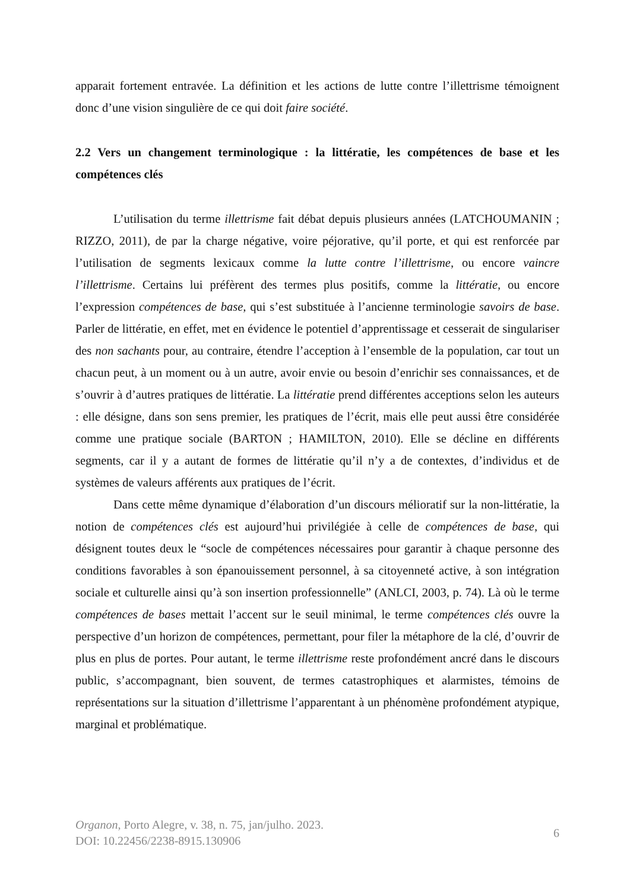apparait fortement entravée. La définition et les actions de lutte contre l’illettrisme témoignent donc d’une vision singulière de ce qui doit faire société.
2.2 Vers un changement terminologique : la littératie, les compétences de base et les compétences clés
L’utilisation du terme illettrisme fait débat depuis plusieurs années (LATCHOUMANIN ; RIZZO, 2011), de par la charge négative, voire péjorative, qu’il porte, et qui est renforcée par l’utilisation de segments lexicaux comme la lutte contre l’illettrisme, ou encore vaincre l’illettrisme. Certains lui préfèrent des termes plus positifs, comme la littératie, ou encore l’expression compétences de base, qui s’est substituée à l’ancienne terminologie savoirs de base. Parler de littératie, en effet, met en évidence le potentiel d’apprentissage et cesserait de singulariser des non sachants pour, au contraire, étendre l’acception à l’ensemble de la population, car tout un chacun peut, à un moment ou à un autre, avoir envie ou besoin d’enrichir ses connaissances, et de s’ouvrir à d’autres pratiques de littératie. La littératie prend différentes acceptions selon les auteurs : elle désigne, dans son sens premier, les pratiques de l’écrit, mais elle peut aussi être considérée comme une pratique sociale (BARTON ; HAMILTON, 2010). Elle se décline en différents segments, car il y a autant de formes de littératie qu’il n’y a de contextes, d’individus et de systèmes de valeurs afférents aux pratiques de l’écrit.
Dans cette même dynamique d’élaboration d’un discours mélioratif sur la non-littératie, la notion de compétences clés est aujourd’hui privilégiée à celle de compétences de base, qui désignent toutes deux le “socle de compétences nécessaires pour garantir à chaque personne des conditions favorables à son épanouissement personnel, à sa citoyenneté active, à son intégration sociale et culturelle ainsi qu’à son insertion professionnelle” (ANLCI, 2003, p. 74). Là où le terme compétences de bases mettait l’accent sur le seuil minimal, le terme compétences clés ouvre la perspective d’un horizon de compétences, permettant, pour filer la métaphore de la clé, d’ouvrir de plus en plus de portes. Pour autant, le terme illettrisme reste profondément ancré dans le discours public, s’accompagnant, bien souvent, de termes catastrophiques et alarmistes, témoins de représentations sur la situation d’illettrisme l’apparentant à un phénomène profondément atypique, marginal et problématique.
Organon, Porto Alegre, v. 38, n. 75, jan/julho. 2023.
DOI: 10.22456/2238-8915.130906
6